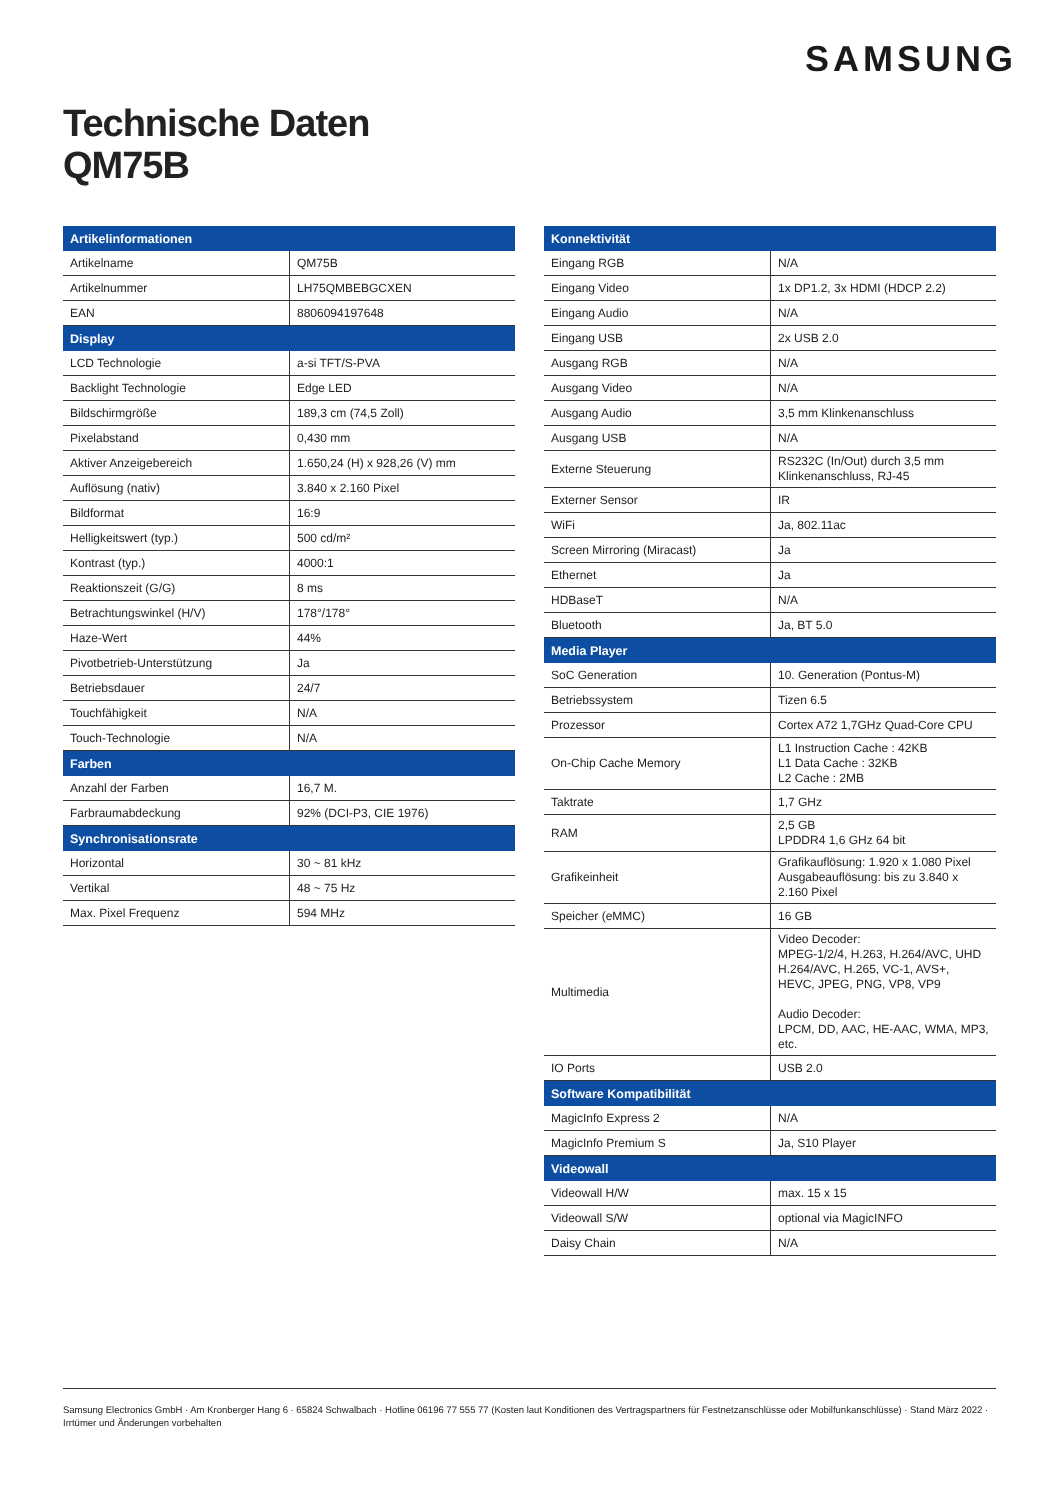SAMSUNG
Technische Daten
QM75B
| Artikelinformationen | |
| --- | --- |
| Artikelname | QM75B |
| Artikelnummer | LH75QMBEBGCXEN |
| EAN | 8806094197648 |
| Display | |
| LCD Technologie | a-si TFT/S-PVA |
| Backlight Technologie | Edge LED |
| Bildschirmgröße | 189,3 cm (74,5 Zoll) |
| Pixelabstand | 0,430 mm |
| Aktiver Anzeigebereich | 1.650,24 (H) x 928,26 (V) mm |
| Auflösung (nativ) | 3.840 x 2.160 Pixel |
| Bildformat | 16:9 |
| Helligkeitswert (typ.) | 500 cd/m² |
| Kontrast (typ.) | 4000:1 |
| Reaktionszeit (G/G) | 8 ms |
| Betrachtungswinkel (H/V) | 178°/178° |
| Haze-Wert | 44% |
| Pivotbetrieb-Unterstützung | Ja |
| Betriebsdauer | 24/7 |
| Touchfähigkeit | N/A |
| Touch-Technologie | N/A |
| Farben | |
| Anzahl der Farben | 16,7 M. |
| Farbraumabdeckung | 92% (DCI-P3, CIE 1976) |
| Synchronisationsrate | |
| Horizontal | 30 ~ 81 kHz |
| Vertikal | 48 ~ 75 Hz |
| Max. Pixel Frequenz | 594 MHz |
| Konnektivität | |
| --- | --- |
| Eingang RGB | N/A |
| Eingang Video | 1x DP1.2, 3x HDMI (HDCP 2.2) |
| Eingang Audio | N/A |
| Eingang USB | 2x USB 2.0 |
| Ausgang RGB | N/A |
| Ausgang Video | N/A |
| Ausgang Audio | 3,5 mm Klinkenanschluss |
| Ausgang USB | N/A |
| Externe Steuerung | RS232C (In/Out) durch 3,5 mm Klinkenanschluss, RJ-45 |
| Externer Sensor | IR |
| WiFi | Ja, 802.11ac |
| Screen Mirroring (Miracast) | Ja |
| Ethernet | Ja |
| HDBaseT | N/A |
| Bluetooth | Ja, BT 5.0 |
| Media Player | |
| SoC Generation | 10. Generation (Pontus-M) |
| Betriebssystem | Tizen 6.5 |
| Prozessor | Cortex A72 1,7GHz Quad-Core CPU |
| On-Chip Cache Memory | L1 Instruction Cache : 42KB L1 Data Cache : 32KB L2 Cache : 2MB |
| Taktrate | 1,7 GHz |
| RAM | 2,5 GB LPDDR4 1,6 GHz 64 bit |
| Grafikeinheit | Grafikauflösung: 1.920 x 1.080 Pixel Ausgabeauflösung: bis zu 3.840 x 2.160 Pixel |
| Speicher (eMMC) | 16 GB |
| Multimedia | Video Decoder: MPEG-1/2/4, H.263, H.264/AVC, UHD H.264/AVC, H.265, VC-1, AVS+, HEVC, JPEG, PNG, VP8, VP9 Audio Decoder: LPCM, DD, AAC, HE-AAC, WMA, MP3, etc. |
| IO Ports | USB 2.0 |
| Software Kompatibilität | |
| MagicInfo Express 2 | N/A |
| MagicInfo Premium S | Ja, S10 Player |
| Videowall | |
| Videowall H/W | max. 15 x 15 |
| Videowall S/W | optional via MagicINFO |
| Daisy Chain | N/A |
Samsung Electronics GmbH · Am Kronberger Hang 6 · 65824 Schwalbach · Hotline 06196 77 555 77 (Kosten laut Konditionen des Vertragspartners für Festnetzanschlüsse oder Mobilfunkanschlüsse) · Stand März 2022 · Irrtümer und Änderungen vorbehalten